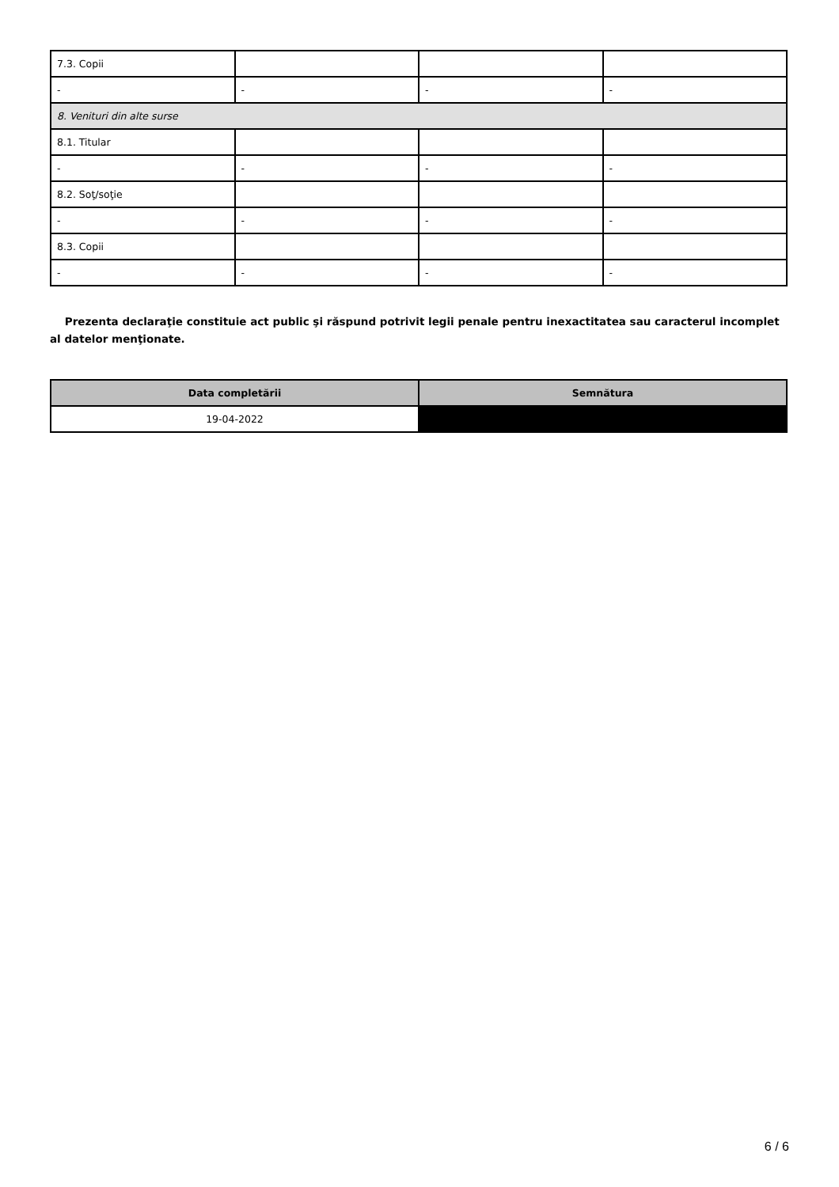| 7.3. Copii | | | |
| - | - | - | - |
| 8. Venituri din alte surse | | | |
| 8.1. Titular | | | |
| - | - | - | - |
| 8.2. Soţ/soţie | | | |
| - | - | - | - |
| 8.3. Copii | | | |
| - | - | - | - |
Prezenta declaraţie constituie act public şi răspund potrivit legii penale pentru inexactitatea sau caracterul incomplet al datelor menţionate.
| Data completării | Semnătura |
| --- | --- |
| 19-04-2022 | |
6 / 6